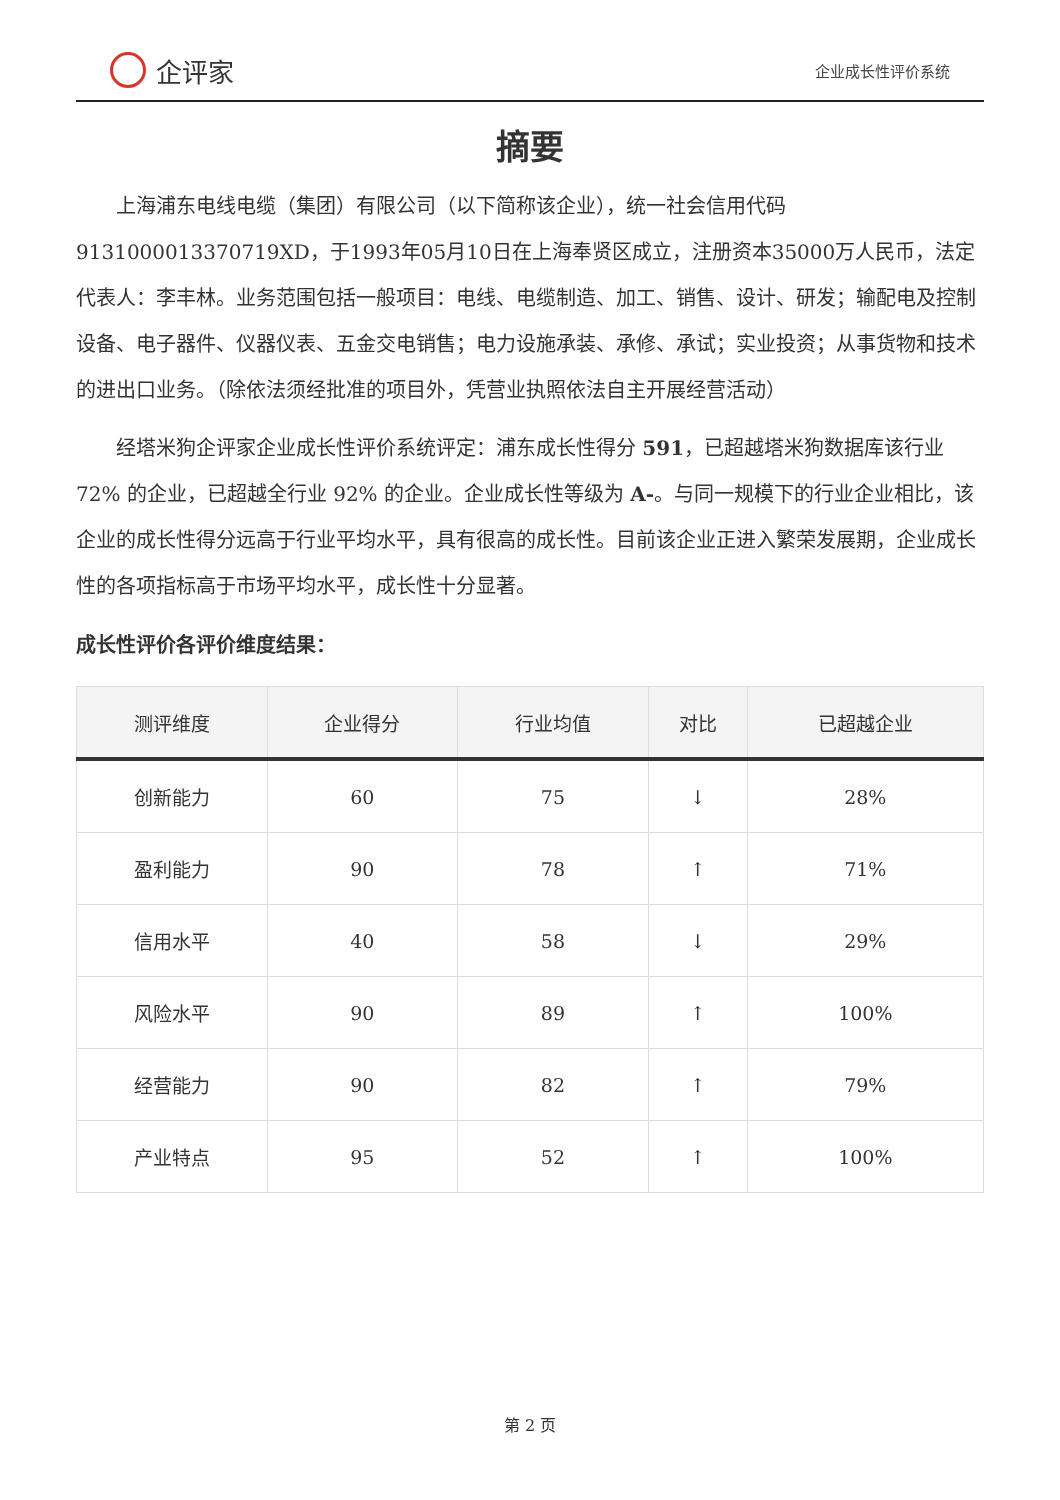企评家
企业成长性评价系统
摘要
上海浦东电线电缆（集团）有限公司（以下简称该企业），统一社会信用代码9131000013370719XD，于1993年05月10日在上海奉贤区成立，注册资本35000万人民币，法定代表人：李丰林。业务范围包括一般项目：电线、电缆制造、加工、销售、设计、研发；输配电及控制设备、电子器件、仪器仪表、五金交电销售；电力设施承装、承修、承试；实业投资；从事货物和技术的进出口业务。（除依法须经批准的项目外，凭营业执照依法自主开展经营活动）
经塔米狗企评家企业成长性评价系统评定：浦东成长性得分 591，已超越塔米狗数据库该行业 72% 的企业，已超越全行业 92% 的企业。企业成长性等级为 A-。与同一规模下的行业企业相比，该企业的成长性得分远高于行业平均水平，具有很高的成长性。目前该企业正进入繁荣发展期，企业成长性的各项指标高于市场平均水平，成长性十分显著。
成长性评价各评价维度结果：
| 测评维度 | 企业得分 | 行业均值 | 对比 | 已超越企业 |
| --- | --- | --- | --- | --- |
| 创新能力 | 60 | 75 | ↓ | 28% |
| 盈利能力 | 90 | 78 | ↑ | 71% |
| 信用水平 | 40 | 58 | ↓ | 29% |
| 风险水平 | 90 | 89 | ↑ | 100% |
| 经营能力 | 90 | 82 | ↑ | 79% |
| 产业特点 | 95 | 52 | ↑ | 100% |
第 2 页